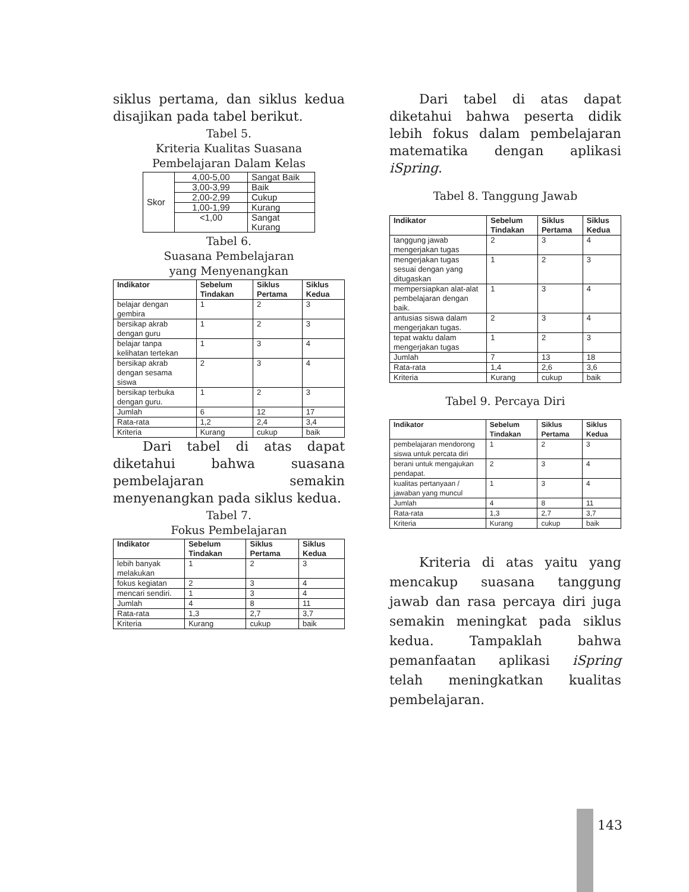siklus pertama, dan siklus kedua disajikan pada tabel berikut.
Tabel 5.
Kriteria Kualitas Suasana
Pembelajaran Dalam Kelas
| Skor | 4,00-5,00 | Sangat Baik |
| | 3,00-3,99 | Baik |
| | 2,00-2,99 | Cukup |
| | 1,00-1,99 | Kurang |
| | <1,00 | Sangat Kurang |
Tabel 6.
Suasana Pembelajaran
yang Menyenangkan
| Indikator | Sebelum Tindakan | Siklus Pertama | Siklus Kedua |
| --- | --- | --- | --- |
| belajar dengan gembira | 1 | 2 | 3 |
| bersikap akrab dengan guru | 1 | 2 | 3 |
| belajar tanpa kelihatan tertekan | 1 | 3 | 4 |
| bersikap akrab dengan sesama siswa | 2 | 3 | 4 |
| bersikap terbuka dengan guru. | 1 | 2 | 3 |
| Jumlah | 6 | 12 | 17 |
| Rata-rata | 1,2 | 2,4 | 3,4 |
| Kriteria | Kurang | cukup | baik |
Dari tabel di atas dapat diketahui bahwa suasana pembelajaran semakin menyenangkan pada siklus kedua.
Tabel 7.
Fokus Pembelajaran
| Indikator | Sebelum Tindakan | Siklus Pertama | Siklus Kedua |
| --- | --- | --- | --- |
| lebih banyak melakukan | 1 | 2 | 3 |
| fokus kegiatan | 2 | 3 | 4 |
| mencari sendiri. | 1 | 3 | 4 |
| Jumlah | 4 | 8 | 11 |
| Rata-rata | 1,3 | 2,7 | 3,7 |
| Kriteria | Kurang | cukup | baik |
Dari tabel di atas dapat diketahui bahwa peserta didik lebih fokus dalam pembelajaran matematika dengan aplikasi iSpring.
Tabel 8. Tanggung Jawab
| Indikator | Sebelum Tindakan | Siklus Pertama | Siklus Kedua |
| --- | --- | --- | --- |
| tanggung jawab mengerjakan tugas | 2 | 3 | 4 |
| mengerjakan tugas sesuai dengan yang ditugaskan | 1 | 2 | 3 |
| mempersiapkan alat-alat pembelajaran dengan baik. | 1 | 3 | 4 |
| antusias siswa dalam mengerjakan tugas. | 2 | 3 | 4 |
| tepat waktu dalam mengerjakan tugas | 1 | 2 | 3 |
| Jumlah | 7 | 13 | 18 |
| Rata-rata | 1,4 | 2,6 | 3,6 |
| Kriteria | Kurang | cukup | baik |
Tabel 9. Percaya Diri
| Indikator | Sebelum Tindakan | Siklus Pertama | Siklus Kedua |
| --- | --- | --- | --- |
| pembelajaran mendorong siswa untuk percata diri | 1 | 2 | 3 |
| berani untuk mengajukan pendapat. | 2 | 3 | 4 |
| kualitas pertanyaan / jawaban yang muncul | 1 | 3 | 4 |
| Jumlah | 4 | 8 | 11 |
| Rata-rata | 1,3 | 2,7 | 3,7 |
| Kriteria | Kurang | cukup | baik |
Kriteria di atas yaitu yang mencakup suasana tanggung jawab dan rasa percaya diri juga semakin meningkat pada siklus kedua. Tampaklah bahwa pemanfaatan aplikasi iSpring telah meningkatkan kualitas pembelajaran.
143